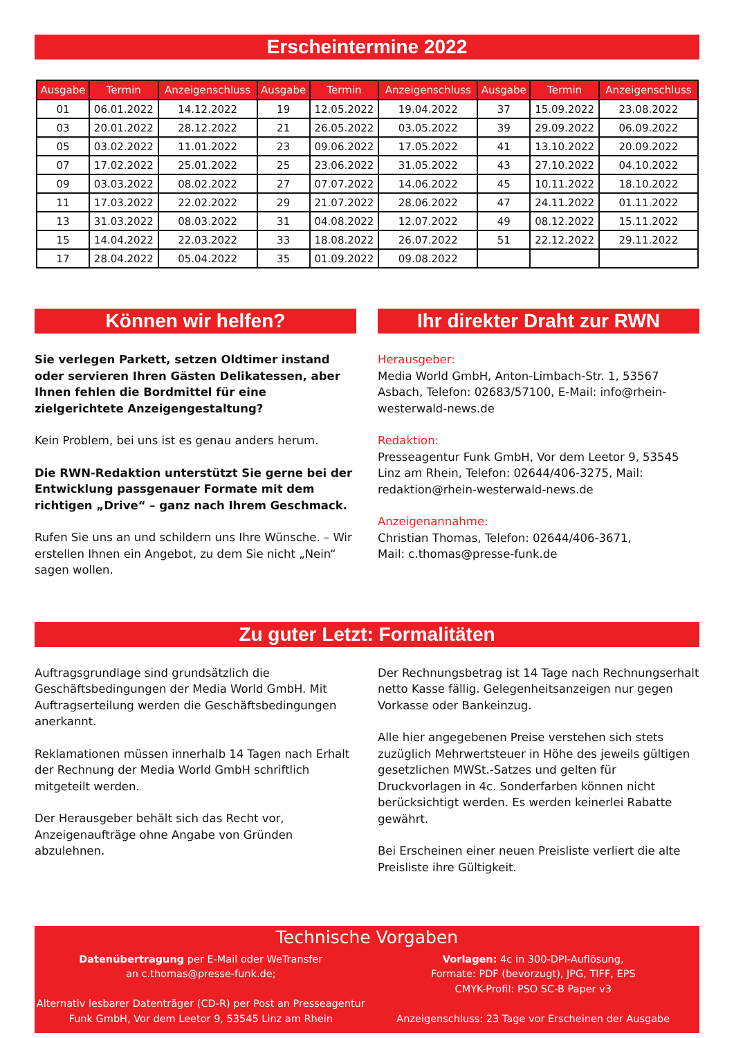Erscheintermine 2022
| Ausgabe | Termin | Anzeigenschluss | Ausgabe | Termin | Anzeigenschluss | Ausgabe | Termin | Anzeigenschluss |
| --- | --- | --- | --- | --- | --- | --- | --- | --- |
| 01 | 06.01.2022 | 14.12.2022 | 19 | 12.05.2022 | 19.04.2022 | 37 | 15.09.2022 | 23.08.2022 |
| 03 | 20.01.2022 | 28.12.2022 | 21 | 26.05.2022 | 03.05.2022 | 39 | 29.09.2022 | 06.09.2022 |
| 05 | 03.02.2022 | 11.01.2022 | 23 | 09.06.2022 | 17.05.2022 | 41 | 13.10.2022 | 20.09.2022 |
| 07 | 17.02.2022 | 25.01.2022 | 25 | 23.06.2022 | 31.05.2022 | 43 | 27.10.2022 | 04.10.2022 |
| 09 | 03.03.2022 | 08.02.2022 | 27 | 07.07.2022 | 14.06.2022 | 45 | 10.11.2022 | 18.10.2022 |
| 11 | 17.03.2022 | 22.02.2022 | 29 | 21.07.2022 | 28.06.2022 | 47 | 24.11.2022 | 01.11.2022 |
| 13 | 31.03.2022 | 08.03.2022 | 31 | 04.08.2022 | 12.07.2022 | 49 | 08.12.2022 | 15.11.2022 |
| 15 | 14.04.2022 | 22.03.2022 | 33 | 18.08.2022 | 26.07.2022 | 51 | 22.12.2022 | 29.11.2022 |
| 17 | 28.04.2022 | 05.04.2022 | 35 | 01.09.2022 | 09.08.2022 | | | |
Können wir helfen?
Sie verlegen Parkett, setzen Oldtimer instand oder servieren Ihren Gästen Delikatessen, aber Ihnen fehlen die Bordmittel für eine zielgerichtete Anzeigengestaltung?
Kein Problem, bei uns ist es genau anders herum.
Die RWN-Redaktion unterstützt Sie gerne bei der Entwicklung passgenauer Formate mit dem richtigen „Drive“ – ganz nach Ihrem Geschmack.
Rufen Sie uns an und schildern uns Ihre Wünsche. – Wir erstellen Ihnen ein Angebot, zu dem Sie nicht „Nein“ sagen wollen.
Ihr direkter Draht zur RWN
Herausgeber:
Media World GmbH, Anton-Limbach-Str. 1, 53567 Asbach, Telefon: 02683/57100, E-Mail: info@rhein-westerwald-news.de
Redaktion:
Presseagentur Funk GmbH, Vor dem Leetor 9, 53545 Linz am Rhein, Telefon: 02644/406-3275, Mail: redaktion@rhein-westerwald-news.de
Anzeigenannahme:
Christian Thomas, Telefon: 02644/406-3671,
Mail: c.thomas@presse-funk.de
Zu guter Letzt: Formalitäten
Auftragsgrundlage sind grundsätzlich die Geschäftsbedingungen der Media World GmbH. Mit Auftragserteilung werden die Geschäftsbedingungen anerkannt.
Reklamationen müssen innerhalb 14 Tagen nach Erhalt der Rechnung der Media World GmbH schriftlich mitgeteilt werden.
Der Herausgeber behält sich das Recht vor, Anzeigenaufträge ohne Angabe von Gründen abzulehnen.
Der Rechnungsbetrag ist 14 Tage nach Rechnungserhalt netto Kasse fällig. Gelegenheitsanzeigen nur gegen Vorkasse oder Bankeinzug.
Alle hier angegebenen Preise verstehen sich stets zuzüglich Mehrwertsteuer in Höhe des jeweils gültigen gesetzlichen MWSt.-Satzes und gelten für Druckvorlagen in 4c. Sonderfarben können nicht berücksichtigt werden. Es werden keinerlei Rabatte gewährt.
Bei Erscheinen einer neuen Preisliste verliert die alte Preisliste ihre Gültigkeit.
Technische Vorgaben
Datenübertragung per E-Mail oder WeTransfer
an c.thomas@presse-funk.de;
Alternativ lesbarer Datenträger (CD-R) per Post an Presseagentur Funk GmbH, Vor dem Leetor 9, 53545 Linz am Rhein
Vorlagen: 4c in 300-DPI-Auflösung,
Formate: PDF (bevorzugt), JPG, TIFF, EPS
CMYK-Profil: PSO SC-B Paper v3
Anzeigenschluss: 23 Tage vor Erscheinen der Ausgabe